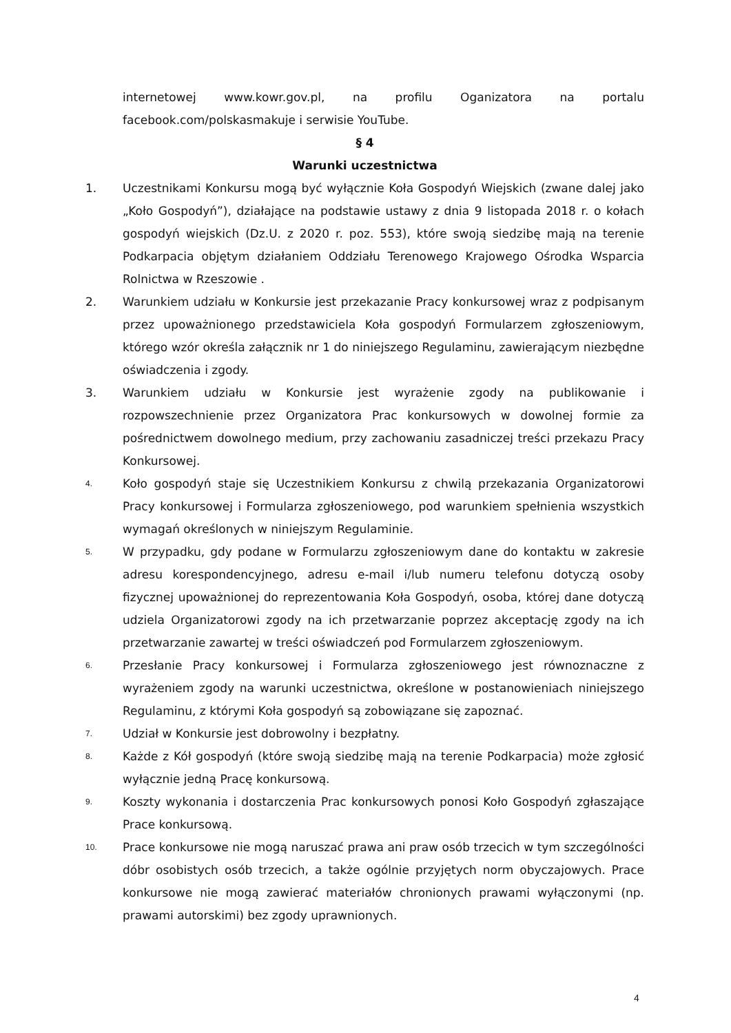internetowej www.kowr.gov.pl, na profilu Oganizatora na portalu facebook.com/polskasmakuje i serwisie YouTube.
§ 4
Warunki uczestnictwa
1. Uczestnikami Konkursu mogą być wyłącznie Koła Gospodyń Wiejskich (zwane dalej jako „Koło Gospodyń”), działające na podstawie ustawy z dnia 9 listopada 2018 r. o kołach gospodyń wiejskich (Dz.U. z 2020 r. poz. 553), które swoją siedzibę mają na terenie Podkarpacia objętym działaniem Oddziału Terenowego Krajowego Ośrodka Wsparcia Rolnictwa w Rzeszowie .
2. Warunkiem udziału w Konkursie jest przekazanie Pracy konkursowej wraz z podpisanym przez upoważnionego przedstawiciela Koła gospodyń Formularzem zgłoszeniowym, którego wzór określa załącznik nr 1 do niniejszego Regulaminu, zawierającym niezbędne oświadczenia i zgody.
3. Warunkiem udziału w Konkursie jest wyrażenie zgody na publikowanie i rozpowszechnienie przez Organizatora Prac konkursowych w dowolnej formie za pośrednictwem dowolnego medium, przy zachowaniu zasadniczej treści przekazu Pracy Konkursowej.
4. Koło gospodyń staje się Uczestnikiem Konkursu z chwilą przekazania Organizatorowi Pracy konkursowej i Formularza zgłoszeniowego, pod warunkiem spełnienia wszystkich wymagań określonych w niniejszym Regulaminie.
5. W przypadku, gdy podane w Formularzu zgłoszeniowym dane do kontaktu w zakresie adresu korespondencyjnego, adresu e-mail i/lub numeru telefonu dotyczą osoby fizycznej upoważnionej do reprezentowania Koła Gospodyń, osoba, której dane dotyczą udziela Organizatorowi zgody na ich przetwarzanie poprzez akceptację zgody na ich przetwarzanie zawartej w treści oświadczeń pod Formularzem zgłoszeniowym.
6. Przesłanie Pracy konkursowej i Formularza zgłoszeniowego jest równoznaczne z wyrażeniem zgody na warunki uczestnictwa, określone w postanowieniach niniejszego Regulaminu, z którymi Koła gospodyń są zobowiązane się zapoznać.
7. Udział w Konkursie jest dobrowolny i bezpłatny.
8. Każde z Kół gospodyń (które swoją siedzibę mają na terenie Podkarpacia) może zgłosić wyłącznie jedną Pracę konkursową.
9. Koszty wykonania i dostarczenia Prac konkursowych ponosi Koło Gospodyń zgłaszające Prace konkursową.
10. Prace konkursowe nie mogą naruszać prawa ani praw osób trzecich w tym szczególności dóbr osobistych osób trzecich, a także ogólnie przyjętych norm obyczajowych. Prace konkursowe nie mogą zawierać materiałów chronionych prawami wyłączonymi (np. prawami autorskimi) bez zgody uprawnionych.
4